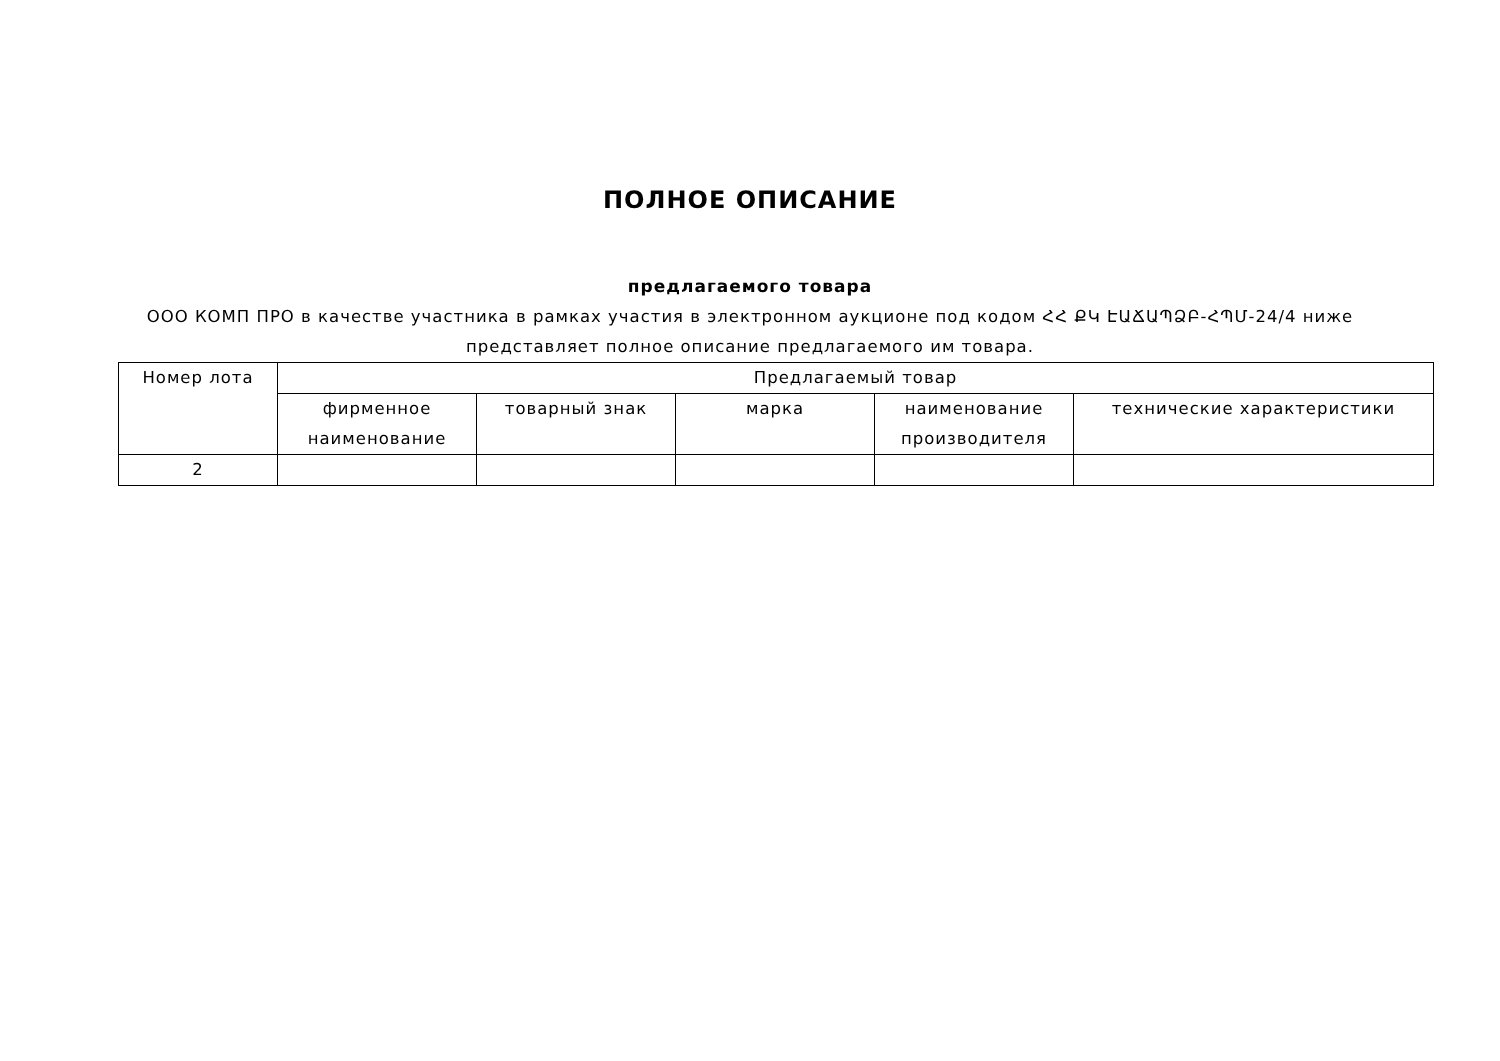ПОЛНОЕ ОПИСАНИЕ
предлагаемого товара
ООО КОМП ПРО в качестве участника в рамках участия в электронном аукционе под кодом ՀՀ ՔԿ ԷԱՃԱՊՁԲ-ՀՊՄ-24/4 ниже представляет полное описание предлагаемого им товара.
| Номер лота | Предлагаемый товар | | | | |
| --- | --- | --- | --- | --- | --- |
| | фирменное наименование | товарный знак | марка | наименование производителя | технические характеристики |
| 2 | | | | | |